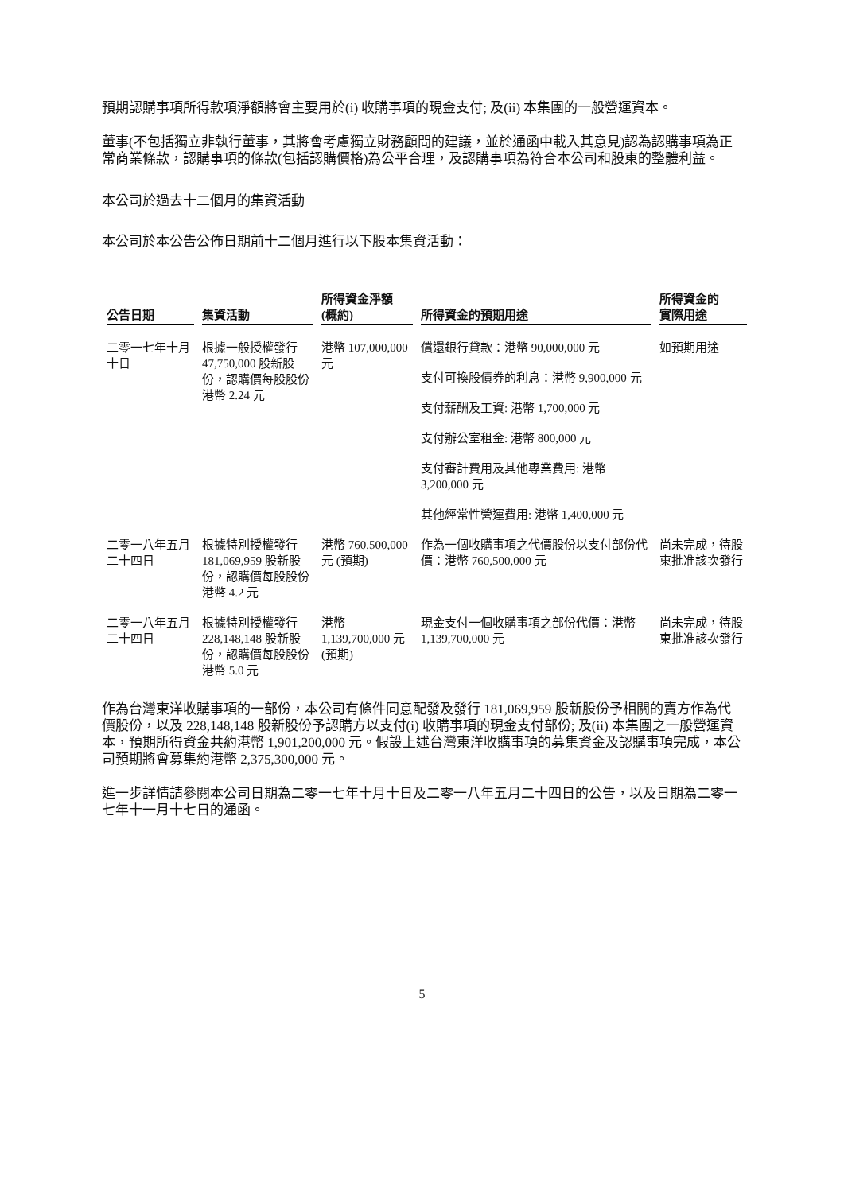預期認購事項所得款項淨額將會主要用於(i) 收購事項的現金支付; 及(ii) 本集團的一般營運資本。
董事(不包括獨立非執行董事，其將會考慮獨立財務顧問的建議，並於通函中載入其意見)認為認購事項為正常商業條款，認購事項的條款(包括認購價格)為公平合理，及認購事項為符合本公司和股東的整體利益。
本公司於過去十二個月的集資活動
本公司於本公告公佈日期前十二個月進行以下股本集資活動：
| 公告日期 | 集資活動 | 所得資金淨額 (概約) | 所得資金的預期用途 | 所得資金的 實際用途 |
| --- | --- | --- | --- | --- |
| 二零一七年十月十日 | 根據一般授權發行 47,750,000 股新股份，認購價每股股份港幣 2.24 元 | 港幣 107,000,000 元 | 償還銀行貸款：港幣 90,000,000 元 支付可換股債券的利息：港幣 9,900,000 元 支付薪酬及工資: 港幣 1,700,000 元 支付辦公室租金: 港幣 800,000 元 支付審計費用及其他專業費用: 港幣 3,200,000 元 其他經常性營運費用: 港幣 1,400,000 元 | 如預期用途 |
| 二零一八年五月二十四日 | 根據特別授權發行 181,069,959 股新股份，認購價每股股份港幣 4.2 元 | 港幣 760,500,000 元 (預期) | 作為一個收購事項之代價股份以支付部份代價：港幣 760,500,000 元 | 尚未完成，待股東批准該次發行 |
| 二零一八年五月二十四日 | 根據特別授權發行 228,148,148 股新股份，認購價每股股份港幣 5.0 元 | 港幣 1,139,700,000 元(預期) | 現金支付一個收購事項之部份代價：港幣 1,139,700,000 元 | 尚未完成，待股東批准該次發行 |
作為台灣東洋收購事項的一部份，本公司有條件同意配發及發行 181,069,959 股新股份予相關的賣方作為代價股份，以及 228,148,148 股新股份予認購方以支付(i) 收購事項的現金支付部份; 及(ii) 本集團之一般營運資本，預期所得資金共約港幣 1,901,200,000 元。假設上述台灣東洋收購事項的募集資金及認購事項完成，本公司預期將會募集約港幣 2,375,300,000 元。
進一步詳情請參閱本公司日期為二零一七年十月十日及二零一八年五月二十四日的公告，以及日期為二零一七年十一月十七日的通函。
5